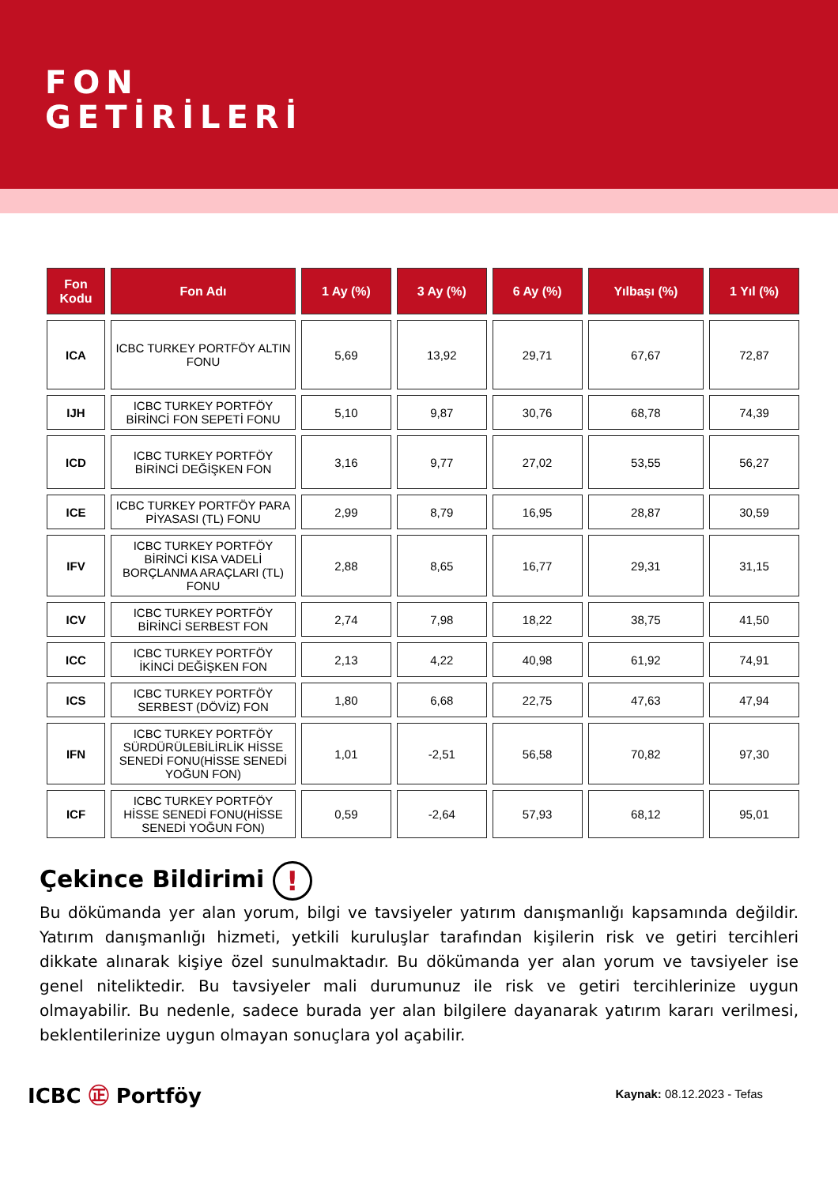FON
GETİRİLERİ
| Fon Kodu | Fon Adı | 1 Ay (%) | 3 Ay (%) | 6 Ay (%) | Yılbaşı (%) | 1 Yıl (%) |
| --- | --- | --- | --- | --- | --- | --- |
| ICA | ICBC TURKEY PORTFÖY ALTIN FONU | 5,69 | 13,92 | 29,71 | 67,67 | 72,87 |
| IJH | ICBC TURKEY PORTFÖY BİRİNCİ FON SEPETİ FONU | 5,10 | 9,87 | 30,76 | 68,78 | 74,39 |
| ICD | ICBC TURKEY PORTFÖY BİRİNCİ DEĞİŞKEN FON | 3,16 | 9,77 | 27,02 | 53,55 | 56,27 |
| ICE | ICBC TURKEY PORTFÖY PARA PİYASASI (TL) FONU | 2,99 | 8,79 | 16,95 | 28,87 | 30,59 |
| IFV | ICBC TURKEY PORTFÖY BİRİNCİ KISA VADELİ BORÇLANMA ARAÇLARI (TL) FONU | 2,88 | 8,65 | 16,77 | 29,31 | 31,15 |
| ICV | ICBC TURKEY PORTFÖY BİRİNCİ SERBEST FON | 2,74 | 7,98 | 18,22 | 38,75 | 41,50 |
| ICC | ICBC TURKEY PORTFÖY İKİNCİ DEĞİŞKEN FON | 2,13 | 4,22 | 40,98 | 61,92 | 74,91 |
| ICS | ICBC TURKEY PORTFÖY SERBEST (DÖVİZ) FON | 1,80 | 6,68 | 22,75 | 47,63 | 47,94 |
| IFN | ICBC TURKEY PORTFÖY SÜRDÜRÜLEBİLİRLİK HİSSE SENEDİ FONU(HİSSE SENEDİ YOĞUN FON) | 1,01 | -2,51 | 56,58 | 70,82 | 97,30 |
| ICF | ICBC TURKEY PORTFÖY HİSSE SENEDİ FONU(HİSSE SENEDİ YOĞUN FON) | 0,59 | -2,64 | 57,93 | 68,12 | 95,01 |
Çekince Bildirimi !
Bu dökümanda yer alan yorum, bilgi ve tavsiyeler yatırım danışmanlığı kapsamında değildir. Yatırım danışmanlığı hizmeti, yetkili kuruluşlar tarafından kişilerin risk ve getiri tercihleri dikkate alınarak kişiye özel sunulmaktadır. Bu dökümanda yer alan yorum ve tavsiyeler ise genel niteliktedir. Bu tavsiyeler mali durumunuz ile risk ve getiri tercihlerinize uygun olmayabilir. Bu nedenle, sadece burada yer alan bilgilere dayanarak yatırım kararı verilmesi, beklentilerinize uygun olmayan sonuçlara yol açabilir.
ICBC ㊣ Portföy
Kaynak: 08.12.2023 - Tefas